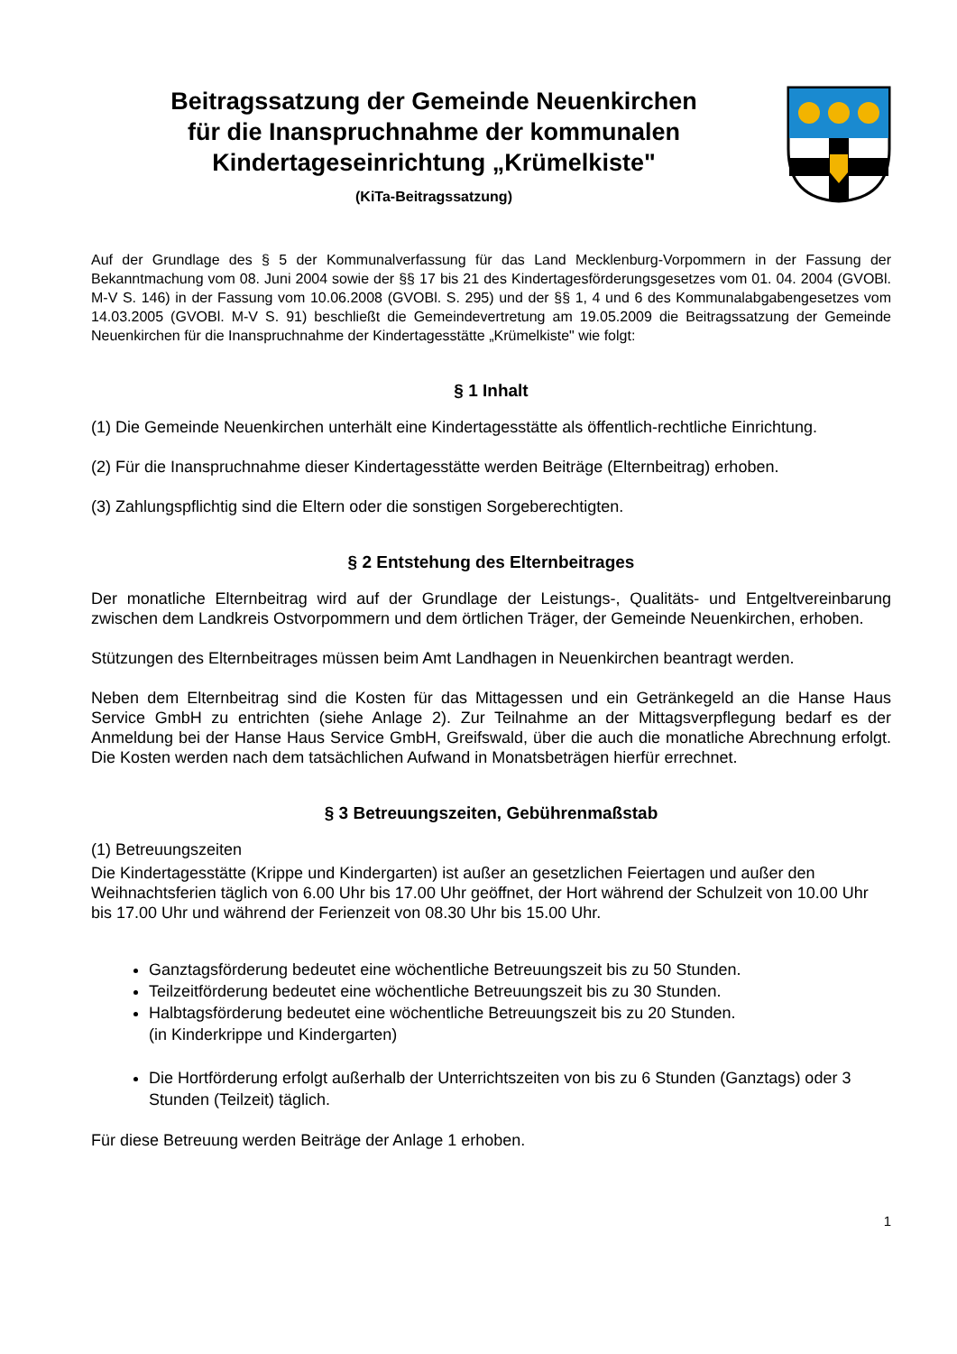Beitragssatzung der Gemeinde Neuenkirchen
für die Inanspruchnahme der kommunalen
Kindertageseinrichtung „Krümelkiste"
(KiTa-Beitragssatzung)
Auf der Grundlage des § 5 der Kommunalverfassung für das Land Mecklenburg-Vorpommern in der Fassung der Bekanntmachung vom 08. Juni 2004 sowie der §§ 17 bis 21 des Kindertagesförderungsgesetzes vom 01. 04. 2004 (GVOBl. M-V S. 146) in der Fassung vom 10.06.2008 (GVOBl. S. 295) und der §§ 1, 4 und 6 des Kommunalabgabengesetzes vom 14.03.2005 (GVOBl. M-V S. 91) beschließt die Gemeindevertretung am 19.05.2009 die Beitragssatzung der Gemeinde Neuenkirchen für die Inanspruchnahme der Kindertagesstätte „Krümelkiste" wie folgt:
§ 1 Inhalt
(1) Die Gemeinde Neuenkirchen unterhält eine Kindertagesstätte als öffentlich-rechtliche Einrichtung.
(2) Für die Inanspruchnahme dieser Kindertagesstätte werden Beiträge (Elternbeitrag) erhoben.
(3) Zahlungspflichtig sind die Eltern oder die sonstigen Sorgeberechtigten.
§ 2 Entstehung des Elternbeitrages
Der monatliche Elternbeitrag wird auf der Grundlage der Leistungs-, Qualitäts- und Entgeltvereinbarung zwischen dem Landkreis Ostvorpommern und dem örtlichen Träger, der Gemeinde Neuenkirchen, erhoben.
Stützungen des Elternbeitrages müssen beim Amt Landhagen in Neuenkirchen beantragt werden.
Neben dem Elternbeitrag sind die Kosten für das Mittagessen und ein Getränkegeld an die Hanse Haus Service GmbH zu entrichten (siehe Anlage 2). Zur Teilnahme an der Mittagsverpflegung bedarf es der Anmeldung bei der Hanse Haus Service GmbH, Greifswald, über die auch die monatliche Abrechnung erfolgt. Die Kosten werden nach dem tatsächlichen Aufwand in Monatsbeträgen hierfür errechnet.
§ 3 Betreuungszeiten, Gebührenmaßstab
(1) Betreuungszeiten
Die Kindertagesstätte (Krippe und Kindergarten) ist außer an gesetzlichen Feiertagen und außer den Weihnachtsferien täglich von 6.00 Uhr bis 17.00 Uhr geöffnet, der Hort während der Schulzeit von 10.00 Uhr bis 17.00 Uhr und während der Ferienzeit von 08.30 Uhr bis 15.00 Uhr.
Ganztagsförderung bedeutet eine wöchentliche Betreuungszeit bis zu 50 Stunden.
Teilzeitförderung bedeutet eine wöchentliche Betreuungszeit bis zu 30 Stunden.
Halbtagsförderung bedeutet eine wöchentliche Betreuungszeit bis zu 20 Stunden.
(in Kinderkrippe und Kindergarten)
Die Hortförderung erfolgt außerhalb der Unterrichtszeiten von bis zu 6 Stunden (Ganztags) oder 3 Stunden (Teilzeit) täglich.
Für diese Betreuung werden Beiträge der Anlage 1 erhoben.
1